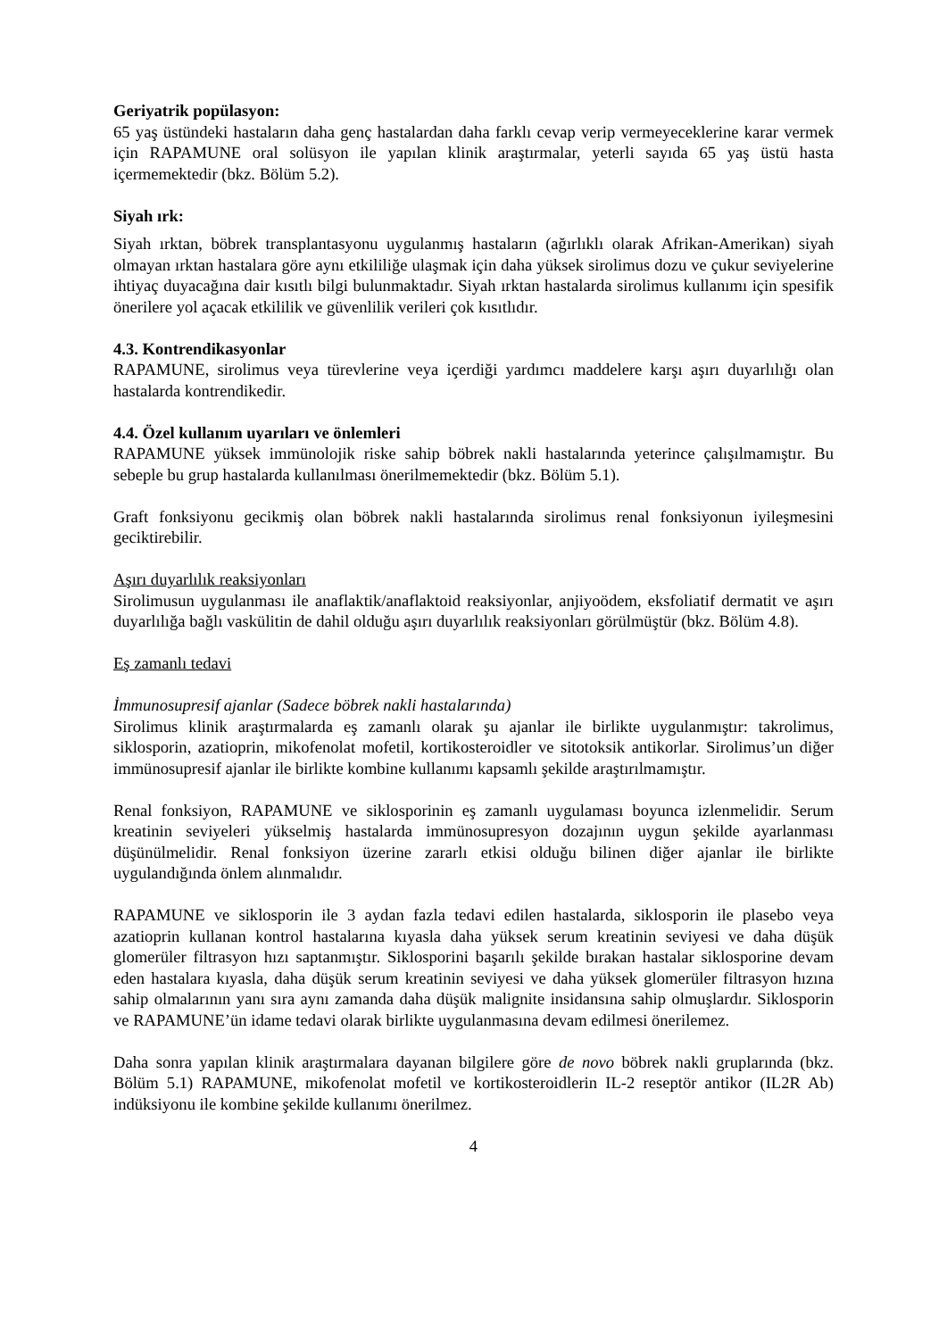Geriyatrik popülasyon:
65 yaş üstündeki hastaların daha genç hastalardan daha farklı cevap verip vermeyeceklerine karar vermek için RAPAMUNE oral solüsyon ile yapılan klinik araştırmalar, yeterli sayıda 65 yaş üstü hasta içermemektedir (bkz. Bölüm 5.2).
Siyah ırk:
Siyah ırktan, böbrek transplantasyonu uygulanmış hastaların (ağırlıklı olarak Afrikan-Amerikan) siyah olmayan ırktan hastalara göre aynı etkililiğe ulaşmak için daha yüksek sirolimus dozu ve çukur seviyelerine ihtiyaç duyacağına dair kısıtlı bilgi bulunmaktadır. Siyah ırktan hastalarda sirolimus kullanımı için spesifik önerilere yol açacak etkililik ve güvenlilik verileri çok kısıtlıdır.
4.3. Kontrendikasyonlar
RAPAMUNE, sirolimus veya türevlerine veya içerdiği yardımcı maddelere karşı aşırı duyarlılığı olan hastalarda kontrendikedir.
4.4. Özel kullanım uyarıları ve önlemleri
RAPAMUNE yüksek immünolojik riske sahip böbrek nakli hastalarında yeterince çalışılmamıştır. Bu sebeple bu grup hastalarda kullanılması önerilmemektedir (bkz. Bölüm 5.1).
Graft fonksiyonu gecikmiş olan böbrek nakli hastalarında sirolimus renal fonksiyonun iyileşmesini geciktirebilir.
Aşırı duyarlılık reaksiyonları
Sirolimusun uygulanması ile anaflaktik/anaflaktoid reaksiyonlar, anjiyoödem, eksfoliatif dermatit ve aşırı duyarlılığa bağlı vaskülitin de dahil olduğu aşırı duyarlılık reaksiyonları görülmüştür (bkz. Bölüm 4.8).
Eş zamanlı tedavi
İmmunosupresif ajanlar (Sadece böbrek nakli hastalarında)
Sirolimus klinik araştırmalarda eş zamanlı olarak şu ajanlar ile birlikte uygulanmıştır: takrolimus, siklosporin, azatioprin, mikofenolat mofetil, kortikosteroidler ve sitotoksik antikorlar. Sirolimus’un diğer immünosupresif ajanlar ile birlikte kombine kullanımı kapsamlı şekilde araştırılmamıştır.
Renal fonksiyon, RAPAMUNE ve siklosporinin eş zamanlı uygulaması boyunca izlenmelidir. Serum kreatinin seviyeleri yükselmiş hastalarda immünosupresyon dozajının uygun şekilde ayarlanması düşünülmelidir. Renal fonksiyon üzerine zararlı etkisi olduğu bilinen diğer ajanlar ile birlikte uygulandığında önlem alınmalıdır.
RAPAMUNE ve siklosporin ile 3 aydan fazla tedavi edilen hastalarda, siklosporin ile plasebo veya azatioprin kullanan kontrol hastalarına kıyasla daha yüksek serum kreatinin seviyesi ve daha düşük glomerüler filtrasyon hızı saptanmıştır. Siklosporini başarılı şekilde bırakan hastalar siklosporine devam eden hastalara kıyasla, daha düşük serum kreatinin seviyesi ve daha yüksek glomerüler filtrasyon hızına sahip olmalarının yanı sıra aynı zamanda daha düşük malignite insidansına sahip olmuşlardır. Siklosporin ve RAPAMUNE’ün idame tedavi olarak birlikte uygulanmasına devam edilmesi önerilemez.
Daha sonra yapılan klinik araştırmalara dayanan bilgilere göre de novo böbrek nakli gruplarında (bkz. Bölüm 5.1) RAPAMUNE, mikofenolat mofetil ve kortikosteroidlerin IL-2 reseptör antikor (IL2R Ab) indüksiyonu ile kombine şekilde kullanımı önerilmez.
4